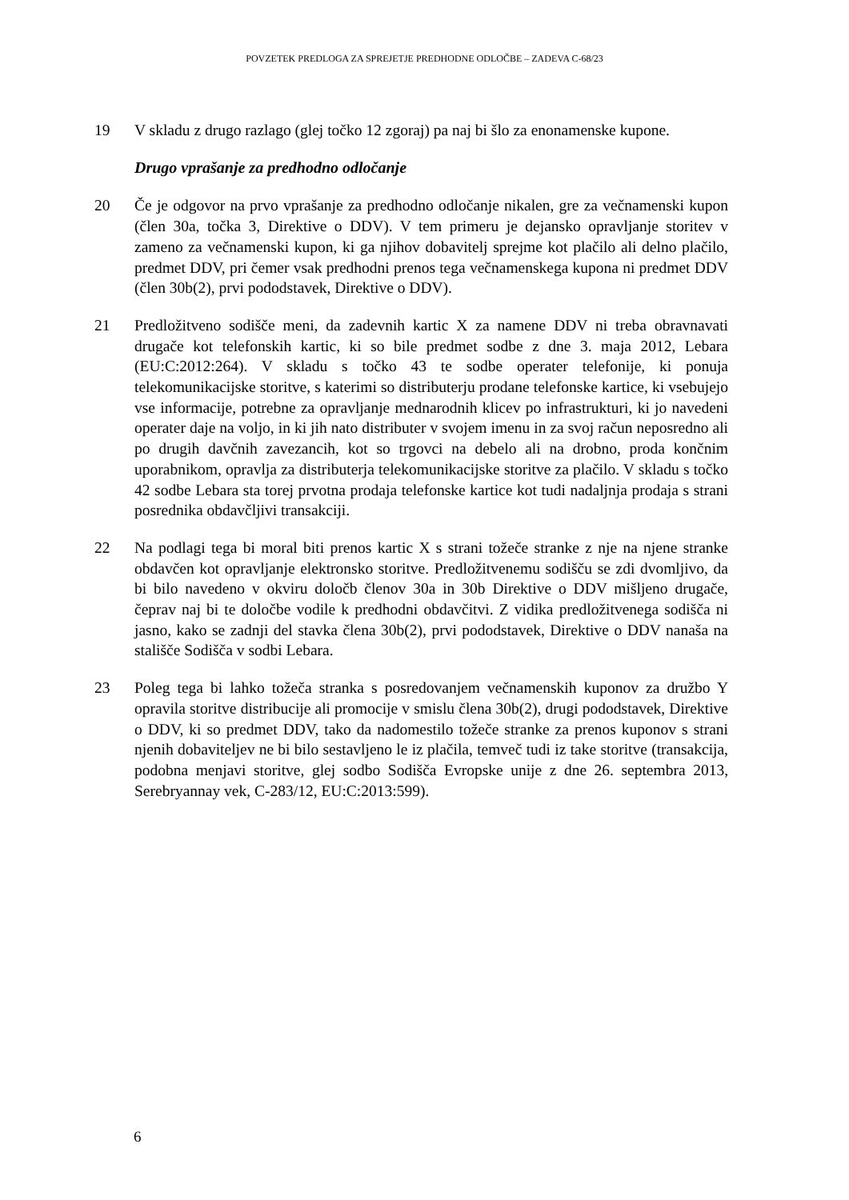POVZETEK PREDLOGA ZA SPREJETJE PREDHODNE ODLOČBE – ZADEVA C-68/23
19 V skladu z drugo razlago (glej točko 12 zgoraj) pa naj bi šlo za enonamenske kupone.
Drugo vprašanje za predhodno odločanje
20 Če je odgovor na prvo vprašanje za predhodno odločanje nikalen, gre za večnamenski kupon (člen 30a, točka 3, Direktive o DDV). V tem primeru je dejansko opravljanje storitev v zameno za večnamenski kupon, ki ga njihov dobavitelj sprejme kot plačilo ali delno plačilo, predmet DDV, pri čemer vsak predhodni prenos tega večnamenskega kupona ni predmet DDV (člen 30b(2), prvi pododstavek, Direktive o DDV).
21 Predložitveno sodišče meni, da zadevnih kartic X za namene DDV ni treba obravnavati drugače kot telefonskih kartic, ki so bile predmet sodbe z dne 3. maja 2012, Lebara (EU:C:2012:264). V skladu s točko 43 te sodbe operater telefonije, ki ponuja telekomunikacijske storitve, s katerimi so distributerju prodane telefonske kartice, ki vsebujejo vse informacije, potrebne za opravljanje mednarodnih klicev po infrastrukturi, ki jo navedeni operater daje na voljo, in ki jih nato distributer v svojem imenu in za svoj račun neposredno ali po drugih davčnih zavezancih, kot so trgovci na debelo ali na drobno, proda končnim uporabnikom, opravlja za distributerja telekomunikacijske storitve za plačilo. V skladu s točko 42 sodbe Lebara sta torej prvotna prodaja telefonske kartice kot tudi nadaljnja prodaja s strani posrednika obdavčljivi transakciji.
22 Na podlagi tega bi moral biti prenos kartic X s strani tožeče stranke z nje na njene stranke obdavčen kot opravljanje elektronsko storitve. Predložitvenemu sodišču se zdi dvomljivo, da bi bilo navedeno v okviru določb členov 30a in 30b Direktive o DDV mišljeno drugače, čeprav naj bi te določbe vodile k predhodni obdavčitvi. Z vidika predložitvenega sodišča ni jasno, kako se zadnji del stavka člena 30b(2), prvi pododstavek, Direktive o DDV nanaša na stališče Sodišča v sodbi Lebara.
23 Poleg tega bi lahko tožeča stranka s posredovanjem večnamenskih kuponov za družbo Y opravila storitve distribucije ali promocije v smislu člena 30b(2), drugi pododstavek, Direktive o DDV, ki so predmet DDV, tako da nadomestilo tožeče stranke za prenos kuponov s strani njenih dobaviteljev ne bi bilo sestavljeno le iz plačila, temveč tudi iz take storitve (transakcija, podobna menjavi storitve, glej sodbo Sodišča Evropske unije z dne 26. septembra 2013, Serebryannay vek, C-283/12, EU:C:2013:599).
6